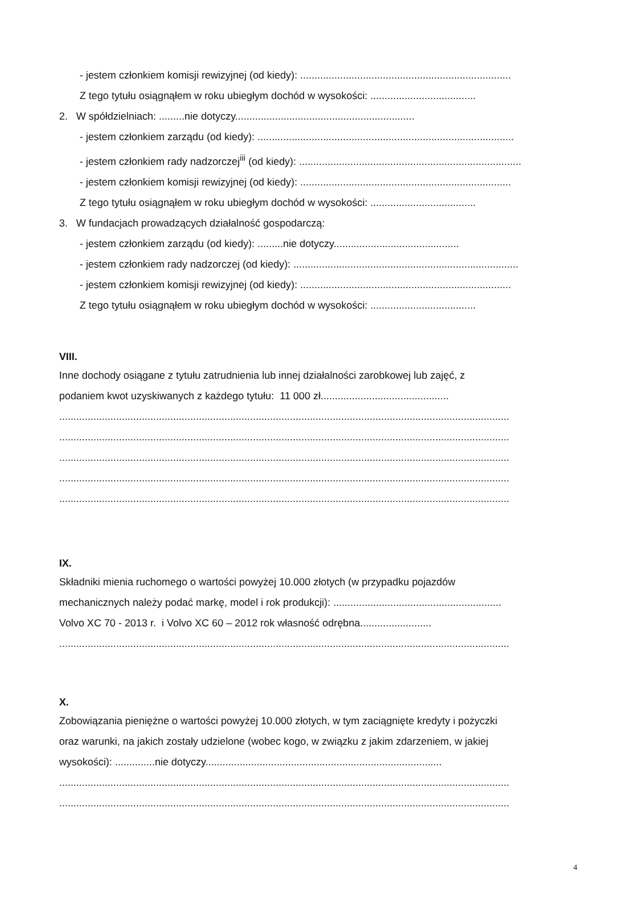- jestem członkiem komisji rewizyjnej (od kiedy): ..........................................................................
Z tego tytułu osiągnąłem w roku ubiegłym dochód w wysokości: .....................................
2. W spółdzielniach: .........nie dotyczy...............................................................
- jestem członkiem zarządu (od kiedy): ..........................................................................................
- jestem członkiem rady nadzorczej<sup>iii</sup> (od kiedy): ..............................................................................
- jestem członkiem komisji rewizyjnej (od kiedy): ..........................................................................
Z tego tytułu osiągnąłem w roku ubiegłym dochód w wysokości: .....................................
3. W fundacjach prowadzących działalność gospodarczą:
- jestem członkiem zarządu (od kiedy): .........nie dotyczy............................................
- jestem członkiem rady nadzorczej (od kiedy): ...............................................................................
- jestem członkiem komisji rewizyjnej (od kiedy): ..........................................................................
Z tego tytułu osiągnąłem w roku ubiegłym dochód w wysokości: .....................................
VIII.
Inne dochody osiągane z tytułu zatrudnienia lub innej działalności zarobkowej lub zajęć, z
podaniem kwot uzyskiwanych z każdego tytułu: 11 000 zł.............................................
..............................................................................................................................................................
..............................................................................................................................................................
..............................................................................................................................................................
..............................................................................................................................................................
..............................................................................................................................................................
IX.
Składniki mienia ruchomego o wartości powyżej 10.000 złotych (w przypadku pojazdów
mechanicznych należy podać markę, model i rok produkcji): ...........................................................
Volvo XC 70 - 2013 r. i Volvo XC 60 – 2012 rok własność odrębna.........................
..............................................................................................................................................................
X.
Zobowiązania pieniężne o wartości powyżej 10.000 złotych, w tym zaciągnięte kredyty i pożyczki
oraz warunki, na jakich zostały udzielone (wobec kogo, w związku z jakim zdarzeniem, w jakiej
wysokości): ..............nie dotyczy...................................................................................
..............................................................................................................................................................
..............................................................................................................................................................
4